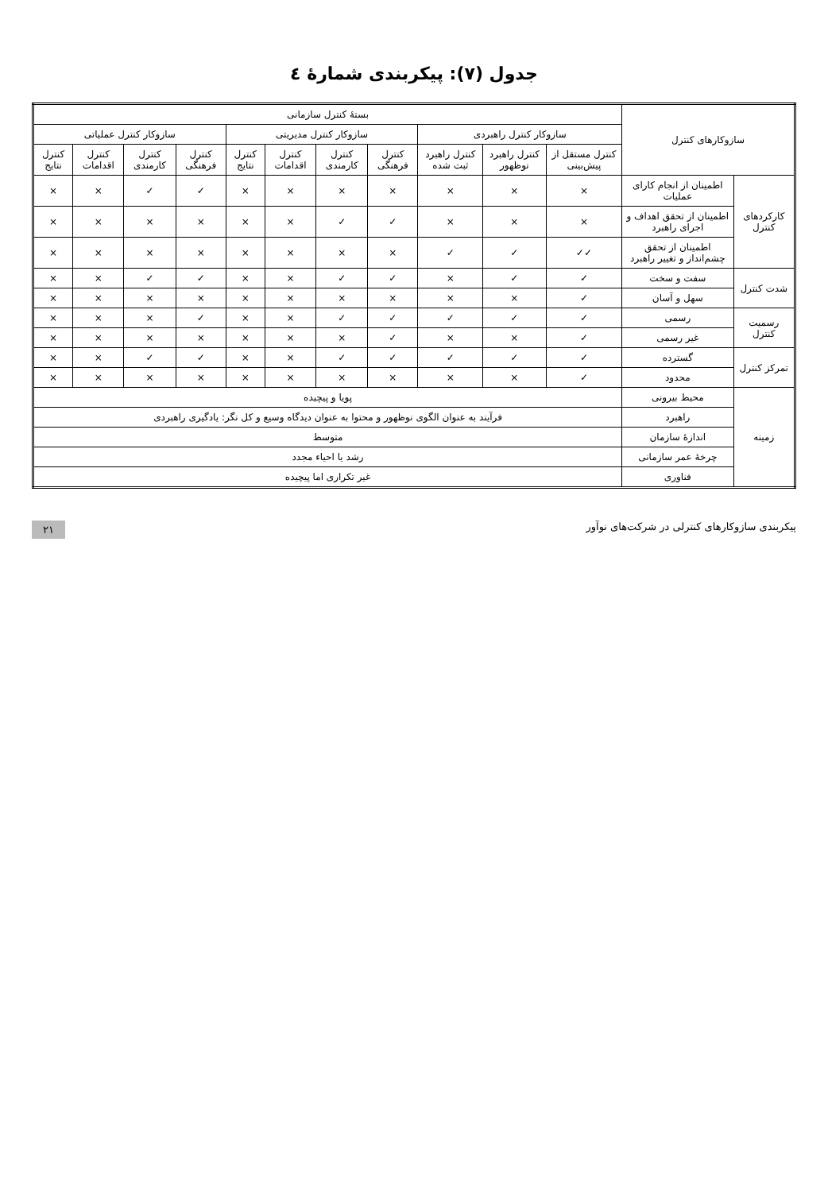جدول (۷): پیکربندی شمارهٔ ٤
| سازوکارهای کنترل | | بستهٔ کنترل سازمانی | | | | | | | | | | |
| --- | --- | --- | --- | --- | --- | --- | --- | --- | --- | --- | --- | --- |
| | | سازوکار کنترل راهبردی | | | سازوکار کنترل مدیریتی | | | | سازوکار کنترل عملیاتی | | | |
| | | کنترل مستقل از پیش‌بینی | کنترل راهبرد نوظهور | کنترل راهبرد ثبت شده | کنترل فرهنگی | کنترل کارمندی | کنترل اقدامات | کنترل نتایج | کنترل فرهنگی | کنترل کارمندی | کنترل اقدامات | کنترل نتایج |
| کارکردهای کنترل | اطمینان از انجام کارای عملیات | × | × | × | × | × | × | × | ✓ | ✓ | × | × |
| | اطمینان از تحقق اهداف و اجرای راهبرد | × | × | × | ✓ | ✓ | × | × | × | × | × | × |
| | اطمینان از تحقق چشم‌انداز و تغییر راهبرد | ✓✓ | ✓ | ✓ | × | × | × | × | × | × | × | × |
| شدت کنترل | سفت و سخت | ✓ | ✓ | × | ✓ | ✓ | × | × | ✓ | ✓ | × | × |
| | سهل و آسان | ✓ | × | × | × | × | × | × | × | × | × | × |
| رسمیت کنترل | رسمی | ✓ | ✓ | ✓ | ✓ | ✓ | × | × | ✓ | × | × | × |
| | غیر رسمی | ✓ | × | × | ✓ | × | × | × | × | × | × | × |
| تمرکز کنترل | گسترده | ✓ | ✓ | ✓ | ✓ | ✓ | × | × | ✓ | ✓ | × | × |
| | محدود | ✓ | × | × | × | × | × | × | × | × | × | × |
| زمینه | محیط بیرونی | پویا و پیچیده | | | | | | | | | | |
| | راهبرد | فرآیند به عنوان الگوی نوظهور و محتوا به عنوان دیدگاه وسیع و کل نگر: یادگیری راهبردی | | | | | | | | | | |
| | اندازهٔ سازمان | متوسط | | | | | | | | | | |
| | چرخهٔ عمر سازمانی | رشد یا احیاء مجدد | | | | | | | | | | |
| | فناوری | غیر تکراری اما پیچیده | | | | | | | | | | |
پیکربندی سازوکارهای کنترلی در شرکت‌های نوآور ۲۱